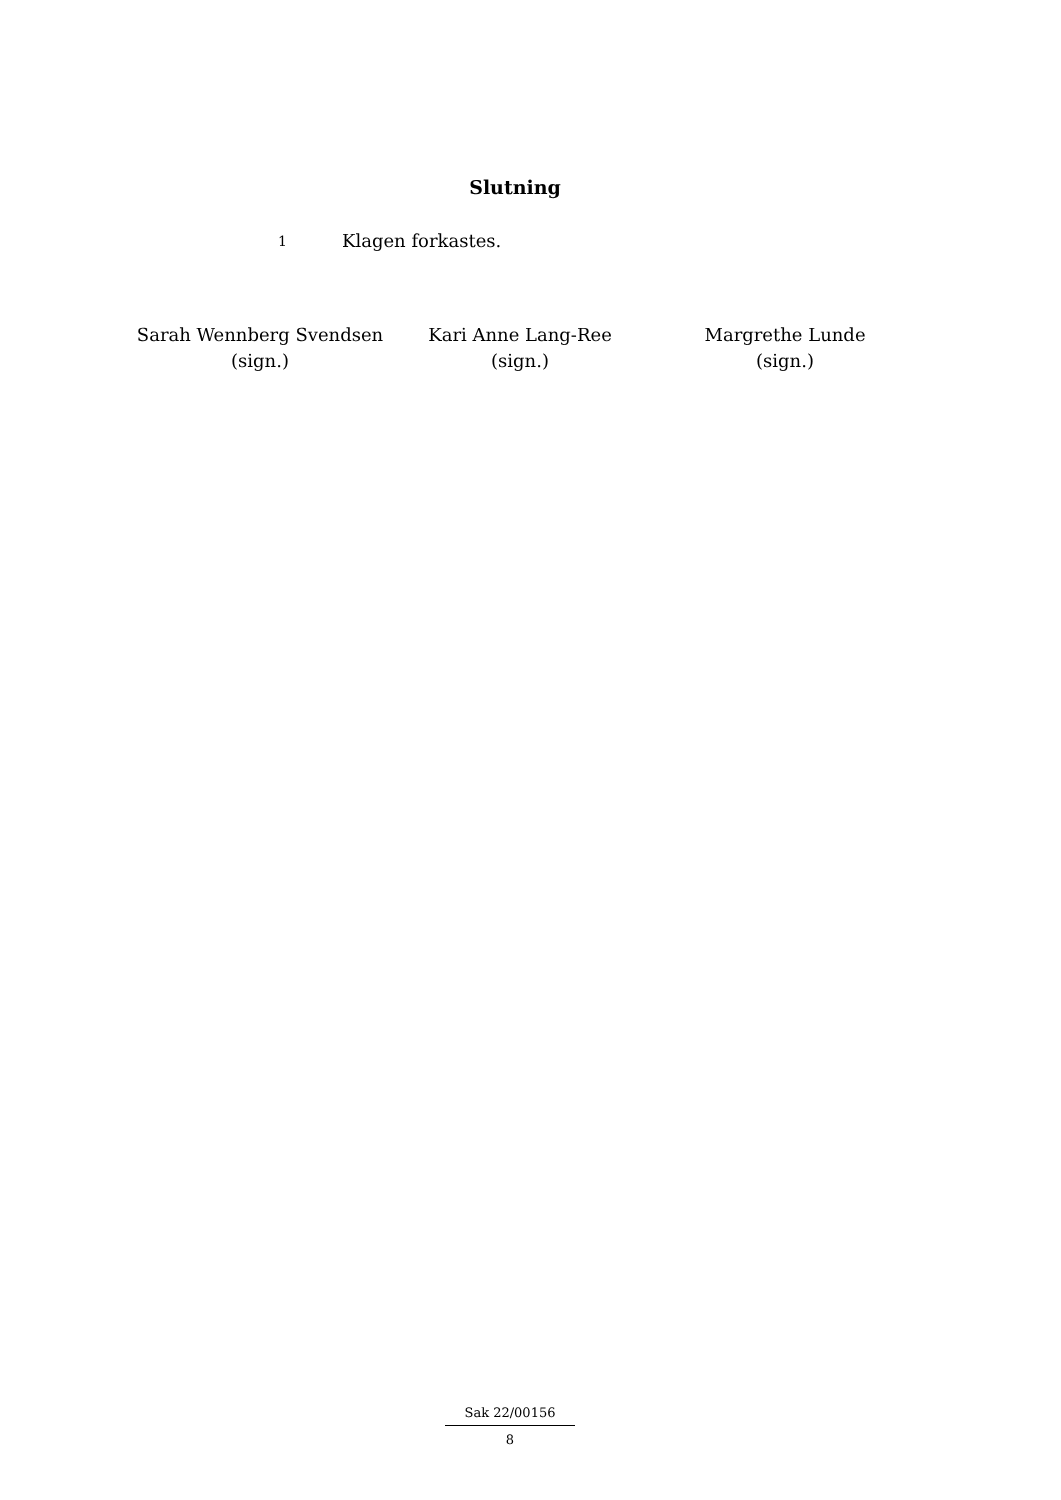Slutning
1 Klagen forkastes.
Sarah Wennberg Svendsen
(sign.)
Kari Anne Lang-Ree
(sign.)
Margrethe Lunde
(sign.)
Sak 22/00156
8